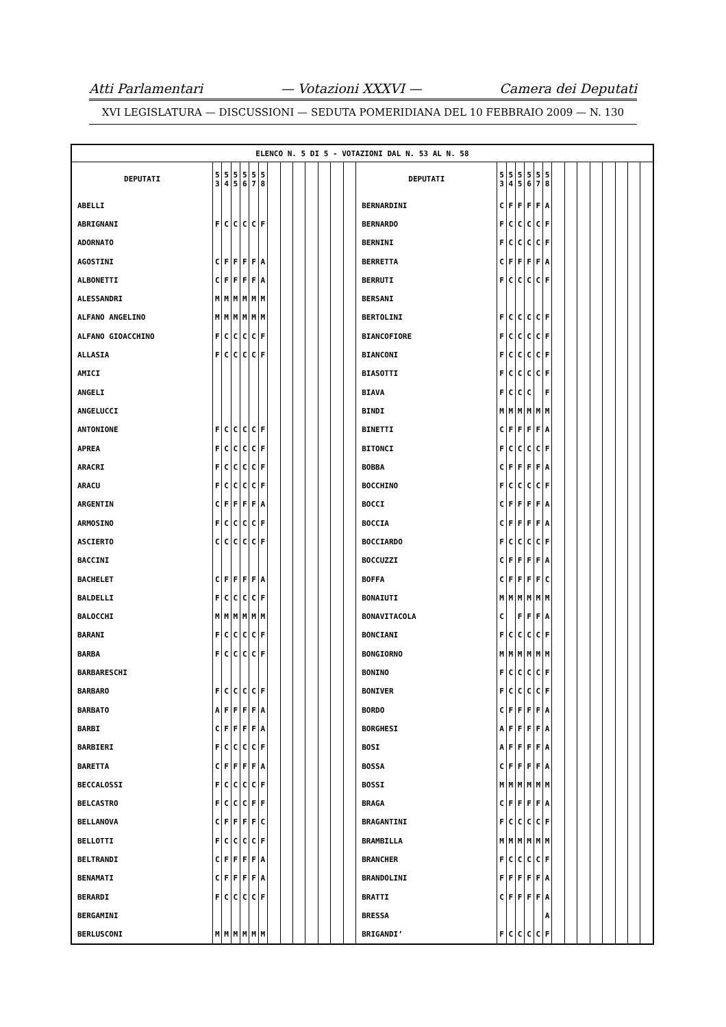Atti Parlamentari — Votazioni XXXVI — Camera dei Deputati
XVI LEGISLATURA — DISCUSSIONI — SEDUTA POMERIDIANA DEL 10 FEBBRAIO 2009 — N. 130
| ELENCO N. 5 DI 5 - VOTAZIONI DAL N. 53 AL N. 58 | | | | | | | | | | | | | | | | | | | | | | | | | | | | |
| DEPUTATI | 5 3 | 5 4 | 5 5 | 5 6 | 5 7 | 5 8 | | | | | | | | DEPUTATI | 5 3 | 5 4 | 5 5 | 5 6 | 5 7 | 5 8 | | | | | | | | |
| ABELLI | | | | | | | | | | | | | | BERNARDINI | C | F | F | F | F | A | | | | | | | | |
| ABRIGNANI | F | C | C | C | C | F | | | | | | | | BERNARDO | F | C | C | C | C | F | | | | | | | | |
| ADORNATO | | | | | | | | | | | | | | BERNINI | F | C | C | C | C | F | | | | | | | | |
| AGOSTINI | C | F | F | F | F | A | | | | | | | | BERRETTA | C | F | F | F | F | A | | | | | | | | |
| ALBONETTI | C | F | F | F | F | A | | | | | | | | BERRUTI | F | C | C | C | C | F | | | | | | | | |
| ALESSANDRI | M | M | M | M | M | M | | | | | | | | BERSANI | | | | | | | | | | | | | | |
| ALFANO ANGELINO | M | M | M | M | M | M | | | | | | | | BERTOLINI | F | C | C | C | C | F | | | | | | | | |
| ALFANO GIOACCHINO | F | C | C | C | C | F | | | | | | | | BIANCOFIORE | F | C | C | C | C | F | | | | | | | | |
| ALLASIA | F | C | C | C | C | F | | | | | | | | BIANCONI | F | C | C | C | C | F | | | | | | | | |
| AMICI | | | | | | | | | | | | | | BIASOTTI | F | C | C | C | C | F | | | | | | | | |
| ANGELI | | | | | | | | | | | | | | BIAVA | F | C | C | C | | F | | | | | | | | |
| ANGELUCCI | | | | | | | | | | | | | | BINDI | M | M | M | M | M | M | | | | | | | | |
| ANTONIONE | F | C | C | C | C | F | | | | | | | | BINETTI | C | F | F | F | F | A | | | | | | | | |
| APREA | F | C | C | C | C | F | | | | | | | | BITONCI | F | C | C | C | C | F | | | | | | | | |
| ARACRI | F | C | C | C | C | F | | | | | | | | BOBBA | C | F | F | F | F | A | | | | | | | | |
| ARACU | F | C | C | C | C | F | | | | | | | | BOCCHINO | F | C | C | C | C | F | | | | | | | | |
| ARGENTIN | C | F | F | F | F | A | | | | | | | | BOCCI | C | F | F | F | F | A | | | | | | | | |
| ARMOSINO | F | C | C | C | C | F | | | | | | | | BOCCIA | C | F | F | F | F | A | | | | | | | | |
| ASCIERTO | C | C | C | C | C | F | | | | | | | | BOCCIARDO | F | C | C | C | C | F | | | | | | | | |
| BACCINI | | | | | | | | | | | | | | BOCCUZZI | C | F | F | F | F | A | | | | | | | | |
| BACHELET | C | F | F | F | F | A | | | | | | | | BOFFA | C | F | F | F | F | C | | | | | | | | |
| BALDELLI | F | C | C | C | C | F | | | | | | | | BONAIUTI | M | M | M | M | M | M | | | | | | | | |
| BALOCCHI | M | M | M | M | M | M | | | | | | | | BONAVITACOLA | C | | F | F | F | A | | | | | | | | |
| BARANI | F | C | C | C | C | F | | | | | | | | BONCIANI | F | C | C | C | C | F | | | | | | | | |
| BARBA | F | C | C | C | C | F | | | | | | | | BONGIORNO | M | M | M | M | M | M | | | | | | | | |
| BARBARESCHI | | | | | | | | | | | | | | BONINO | F | C | C | C | C | F | | | | | | | | |
| BARBARO | F | C | C | C | C | F | | | | | | | | BONIVER | F | C | C | C | C | F | | | | | | | | |
| BARBATO | A | F | F | F | F | A | | | | | | | | BORDO | C | F | F | F | F | A | | | | | | | | |
| BARBI | C | F | F | F | F | A | | | | | | | | BORGHESI | A | F | F | F | F | A | | | | | | | | |
| BARBIERI | F | C | C | C | C | F | | | | | | | | BOSI | A | F | F | F | F | A | | | | | | | | |
| BARETTA | C | F | F | F | F | A | | | | | | | | BOSSA | C | F | F | F | F | A | | | | | | | | |
| BECCALOSSI | F | C | C | C | C | F | | | | | | | | BOSSI | M | M | M | M | M | M | | | | | | | | |
| BELCASTRO | F | C | C | C | F | F | | | | | | | | BRAGA | C | F | F | F | F | A | | | | | | | | |
| BELLANOVA | C | F | F | F | F | C | | | | | | | | BRAGANTINI | F | C | C | C | C | F | | | | | | | | |
| BELLOTTI | F | C | C | C | C | F | | | | | | | | BRAMBILLA | M | M | M | M | M | M | | | | | | | | |
| BELTRANDI | C | F | F | F | F | A | | | | | | | | BRANCHER | F | C | C | C | C | F | | | | | | | | |
| BENAMATI | C | F | F | F | F | A | | | | | | | | BRANDOLINI | F | F | F | F | F | A | | | | | | | | |
| BERARDI | F | C | C | C | C | F | | | | | | | | BRATTI | C | F | F | F | F | A | | | | | | | | |
| BERGAMINI | | | | | | | | | | | | | | BRESSA | | | | | | A | | | | | | | | |
| BERLUSCONI | M | M | M | M | M | M | | | | | | | | BRIGANDI’ | F | C | C | C | C | F | | | | | | | | |